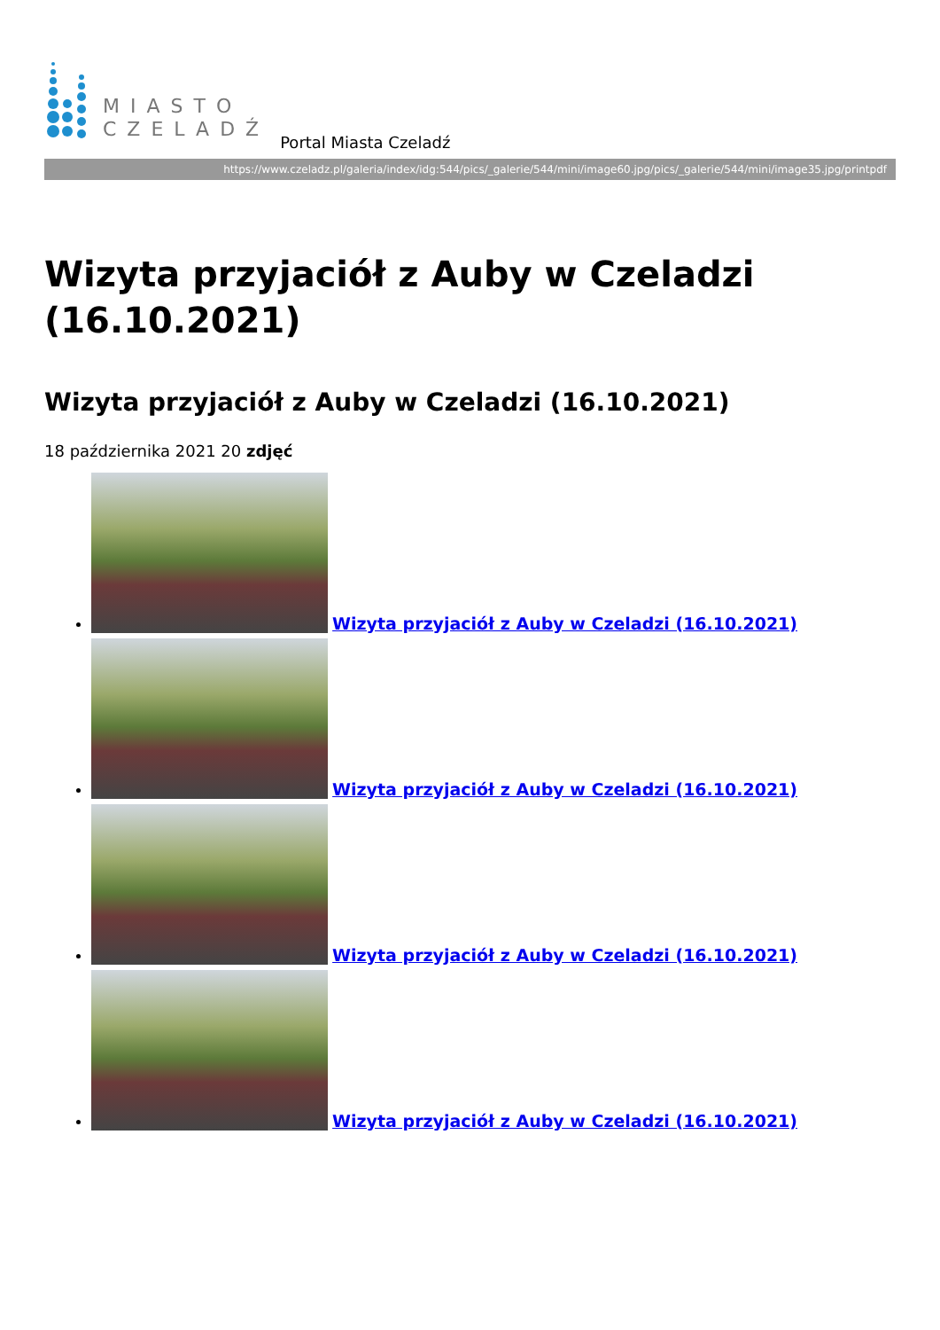MIASTO
CZELADŹ
Portal Miasta Czeladź
https://www.czeladz.pl/galeria/index/idg:544/pics/_galerie/544/mini/image60.jpg/pics/_galerie/544/mini/image35.jpg/printpdf
Wizyta przyjaciół z Auby w Czeladzi (16.10.2021)
Wizyta przyjaciół z Auby w Czeladzi (16.10.2021)
18 października 2021 20 zdjęć
Wizyta przyjaciół z Auby w Czeladzi (16.10.2021)
Wizyta przyjaciół z Auby w Czeladzi (16.10.2021)
Wizyta przyjaciół z Auby w Czeladzi (16.10.2021)
Wizyta przyjaciół z Auby w Czeladzi (16.10.2021)